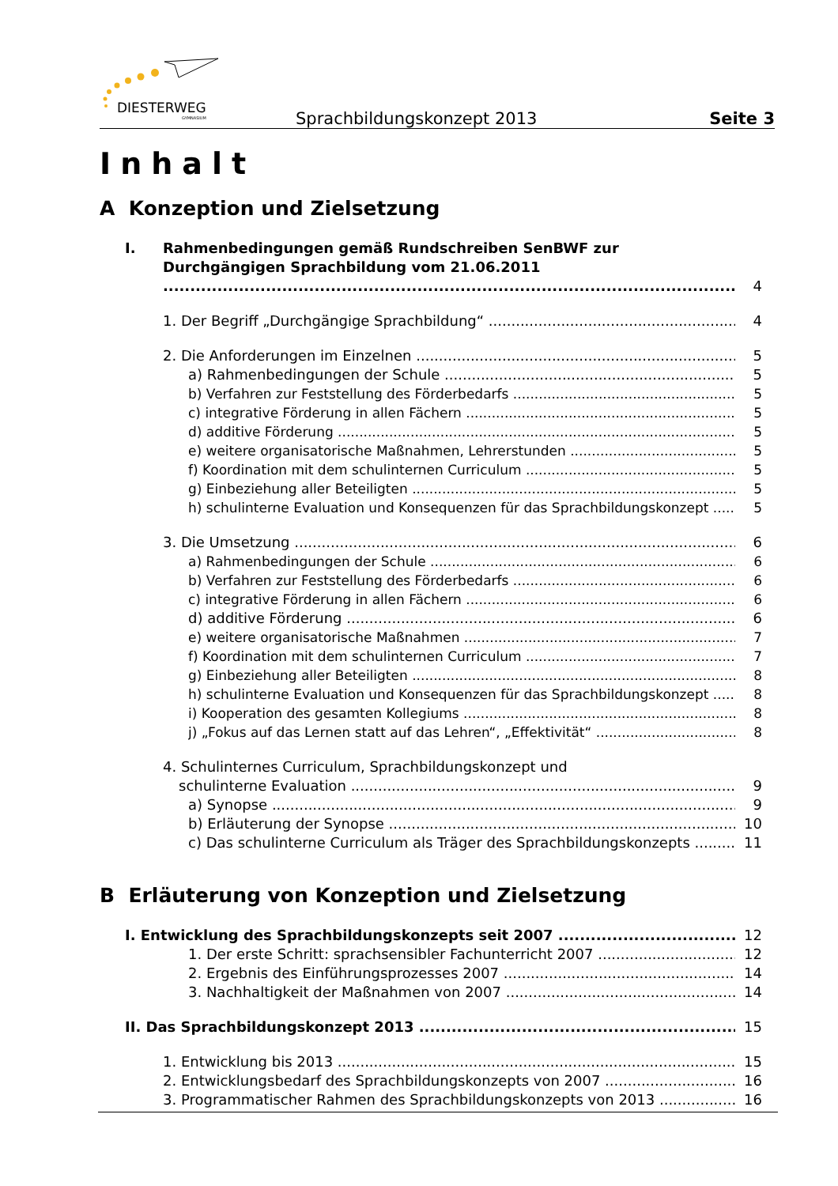DIESTERWEG
GYMNASIUM
Sprachbildungskonzept 2013 Seite 3
Inhalt
A Konzeption und Zielsetzung
I. Rahmenbedingungen gemäß Rundschreiben SenBWF zur
Durchgängigen Sprachbildung vom 21.06.2011 4
1. Der Begriff „Durchgängige Sprachbildung“4
2. Die Anforderungen im Einzelnen 5
a) Rahmenbedingungen der Schule 5
b) Verfahren zur Feststellung des Förderbedarfs 5
c) integrative Förderung in allen Fächern 5
d) additive Förderung 5
e) weitere organisatorische Maßnahmen, Lehrerstunden 5
f) Koordination mit dem schulinternen Curriculum 5
g) Einbeziehung aller Beteiligten 5
h) schulinterne Evaluation und Konsequenzen für das Sprachbildungskonzept 5
3. Die Umsetzung 6
a) Rahmenbedingungen der Schule 6
b) Verfahren zur Feststellung des Förderbedarfs 6
c) integrative Förderung in allen Fächern 6
d) additive Förderung 6
e) weitere organisatorische Maßnahmen 7
f) Koordination mit dem schulinternen Curriculum 7
g) Einbeziehung aller Beteiligten 8
h) schulinterne Evaluation und Konsequenzen für das Sprachbildungskonzept 8
i) Kooperation des gesamten Kollegiums 8
j) „Fokus auf das Lernen statt auf das Lehren“, „Effektivität“8
4. Schulinternes Curriculum, Sprachbildungskonzept und
schulinterne Evaluation 9
a) Synopse 9
b) Erläuterung der Synopse 10
c) Das schulinterne Curriculum als Träger des Sprachbildungskonzepts 11
B Erläuterung von Konzeption und Zielsetzung
I. Entwicklung des Sprachbildungskonzepts seit 2007 12
1. Der erste Schritt: sprachsensibler Fachunterricht 2007 12
2. Ergebnis des Einführungsprozesses 2007 14
3. Nachhaltigkeit der Maßnahmen von 2007 14
II. Das Sprachbildungskonzept 2013 15
1. Entwicklung bis 2013 15
2. Entwicklungsbedarf des Sprachbildungskonzepts von 2007 16
3. Programmatischer Rahmen des Sprachbildungskonzepts von 2013 16